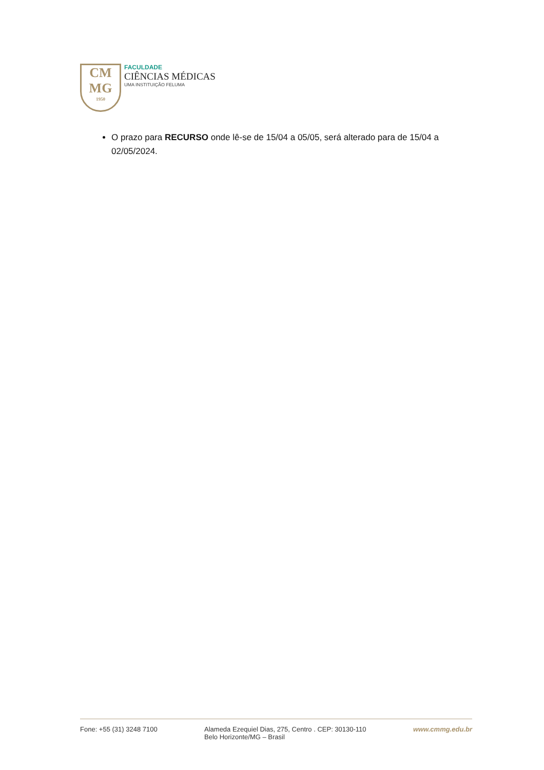CM
MG
1950
FACULDADE
CIÊNCIAS MÉDICAS
UMA INSTITUIÇÃO FELUMA
O prazo para RECURSO onde lê-se de 15/04 a 05/05, será alterado para de 15/04 a 02/05/2024.
Fone: +55 (31) 3248 7100 Alameda Ezequiel Dias, 275, Centro . CEP: 30130-110
Belo Horizonte/MG – Brasil
www.cmmg.edu.br